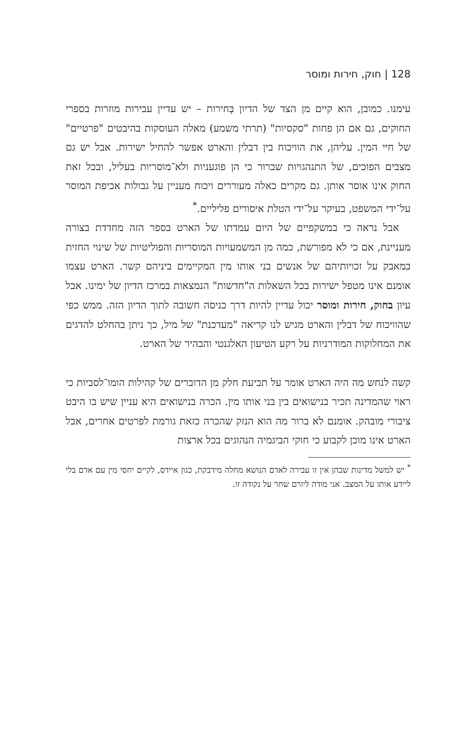128 | חוק, חירות ומוסר
עימנו. כמובן, הוא קיים מן הצד של הדיון בְּחירות – יש עדיין עבירות מוזרות בספרי החוקים, גם אם הן פחות "סקסיות" (תרתי משמע) מאלה העוסקות בהיבטים "פרטיים" של חיי המין. עליהן, את הוויכוח בין דבלין והארט אפשר להחיל ישירות. אבל יש גם מצבים הפוכים, של התנהגויות שברור כי הן פוגעניות ולא־מוסריות בעליל, ובכל זאת החוק אינו אוסר אותן. גם מקרים כאלה מעוררים ויכוח מעניין על גבולות אכיפת המוסר על־ידי המשפט, בעיקר על־ידי הטלת איסורים פליליים.<sup>*</sup>
אבל נראה כי במשקפיים של היום עמדתו של הארט בספר הזה מחדדת בצורה מעניינת, אם כי לא מפורשת, כמה מן המשמעויות המוסריות והפוליטיות של שינוי החזית במאבק על זכויותיהם של אנשים בני אותו מין המקיימים ביניהם קשר. הארט עצמו אומנם אינו מטפל ישירות בכל השאלות ה"חדשות" הנמצאות במרכז הדיון של ימינו. אבל עיון בחוק, חירות ומוסר יכול עדיין להיות דרך כניסה חשובה לתוך הדיון הזה. ממש כפי שהוויכוח של דבלין והארט מגיש לנו קריאה "מעדכנת" של מיל, כך ניתן בהחלט להדגים את המחלוקות המודרניות על רקע הטיעון האלגנטי והבהיר של הארט.
קשה לנחש מה היה הארט אומר על תביעת חלק מן הדוברים של קהילות הומו־לסביות כי ראוי שהמדינה תכיר בנישואים בין בני אותו מין. הכרה בנישואים היא עניין שיש בו היבט ציבורי מובהק. אומנם לא ברור מה הוא הנזק שהכרה כזאת גורמת לפרטים אחרים, אבל הארט אינו מוכן לקבוע כי חוקי הביגמיה הנהוגים בכל ארצות
<sup>*</sup> יש למשל מדינות שבהן אין זו עבירה לאדם הנושא מחלה מידבקת, כגון איידס, לקיים יחסי מין עם אדם בלי ליידע אותו על המצב. אני מודה ליורם שחר על נקודה זו.